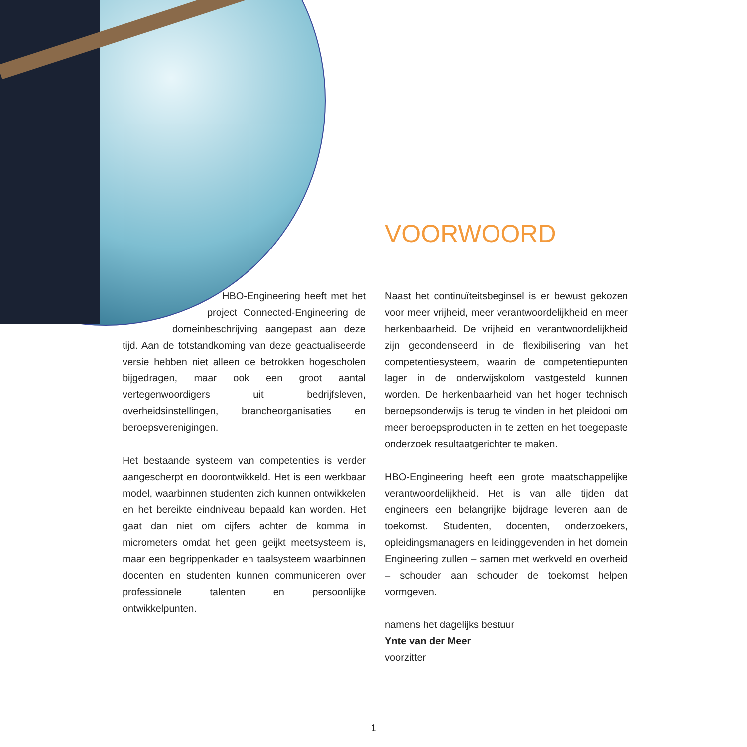VOORWOORD
HBO-Engineering heeft met het project Connected-Engineering de domeinbeschrijving aangepast aan deze tijd. Aan de totstandkoming van deze geactualiseerde versie hebben niet alleen de betrokken hogescholen bijgedragen, maar ook een groot aantal vertegenwoordigers uit bedrijfsleven, overheidsinstellingen, brancheorganisaties en beroepsverenigingen.
Het bestaande systeem van competenties is verder aangescherpt en doorontwikkeld. Het is een werkbaar model, waarbinnen studenten zich kunnen ontwikkelen en het bereikte eindniveau bepaald kan worden. Het gaat dan niet om cijfers achter de komma in micrometers omdat het geen geijkt meetsysteem is, maar een begrippenkader en taalsysteem waarbinnen docenten en studenten kunnen communiceren over professionele talenten en persoonlijke ontwikkelpunten.
Naast het continuïteitsbeginsel is er bewust gekozen voor meer vrijheid, meer verantwoordelijkheid en meer herkenbaarheid. De vrijheid en verantwoordelijkheid zijn gecondenseerd in de flexibilisering van het competentiesysteem, waarin de competentiepunten lager in de onderwijskolom vastgesteld kunnen worden. De herkenbaarheid van het hoger technisch beroepsonderwijs is terug te vinden in het pleidooi om meer beroepsproducten in te zetten en het toegepaste onderzoek resultaatgerichter te maken.
HBO-Engineering heeft een grote maatschappelijke verantwoordelijkheid. Het is van alle tijden dat engineers een belangrijke bijdrage leveren aan de toekomst. Studenten, docenten, onderzoekers, opleidingsmanagers en leidinggevenden in het domein Engineering zullen – samen met werkveld en overheid – schouder aan schouder de toekomst helpen vormgeven.
namens het dagelijks bestuur
Ynte van der Meer
voorzitter
1